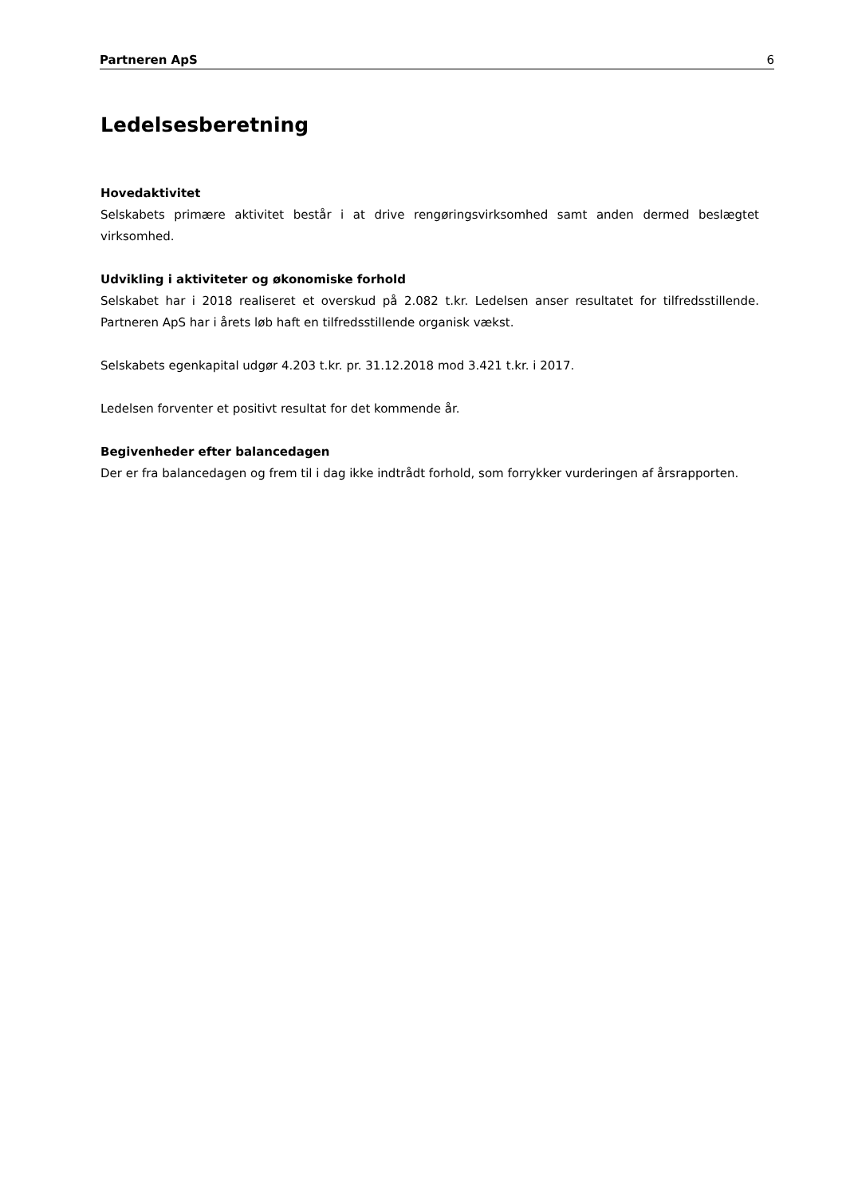Partneren ApS 6
Ledelsesberetning
Hovedaktivitet
Selskabets primære aktivitet består i at drive rengøringsvirksomhed samt anden dermed beslægtet virksomhed.
Udvikling i aktiviteter og økonomiske forhold
Selskabet har i 2018 realiseret et overskud på 2.082 t.kr. Ledelsen anser resultatet for tilfredsstillende. Partneren ApS har i årets løb haft en tilfredsstillende organisk vækst.
Selskabets egenkapital udgør 4.203 t.kr. pr. 31.12.2018 mod 3.421 t.kr. i 2017.
Ledelsen forventer et positivt resultat for det kommende år.
Begivenheder efter balancedagen
Der er fra balancedagen og frem til i dag ikke indtrådt forhold, som forrykker vurderingen af årsrapporten.